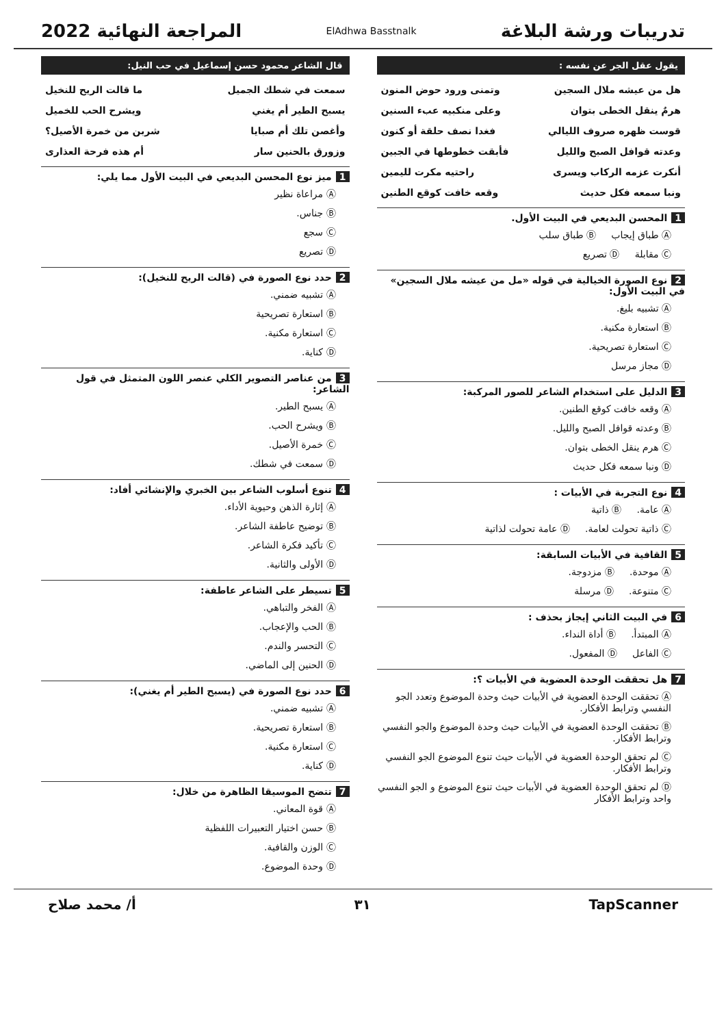تدريبات ورشة البلاغة
ElAdhwa Basstnalk
المراجعة النهائية 2022
يقول عقل الجر عن نفسه :
هل من عيشه ملال السجين وتمنى ورود حوض المنون
هرمٌ ينقل الخطى بتوان وعلى منكبيه عبء السنين
قوست ظهره صروف الليالي فغدا نصف حلقة أو كنون
وعدته قوافل الصبح والليل فأبقت خطوطها في الجبين
أنكرت عزمه الركاب ويسرى راحتيه مكرت لليمين
ونبا سمعه فكل حديث وقعه خافت كوقع الطنين
1 المحسن البديعي في البيت الأول.
Ⓐ طباق إيجاب Ⓑ طباق سلب
Ⓒ مقابلة Ⓓ تصريع
2 نوع الصورة الخيالية في قوله «مل من عيشه ملال السجين» في البيت الأول:
Ⓐ تشبيه بليغ.
Ⓑ استعارة مكنية.
Ⓒ استعارة تصريحية.
Ⓓ مجاز مرسل
3 الدليل على استخدام الشاعر للصور المركبة:
Ⓐ وقعه خافت كوقع الطنين.
Ⓑ وعدته قوافل الصبح والليل.
Ⓒ هرم ينقل الخطى بتوان.
Ⓓ ونبا سمعه فكل حديث
4 نوع التجربة في الأبيات :
Ⓐ عامة. Ⓑ ذاتية
Ⓒ ذاتية تحولت لعامة. Ⓓ عامة تحولت لذاتية
5 القافية في الأبيات السابقة:
Ⓐ موحدة. Ⓑ مزدوجة.
Ⓒ متنوعة. Ⓓ مرسلة
6 في البيت الثاني إيجاز بحذف :
Ⓐ المبتدأ. Ⓑ أداة النداء.
Ⓒ الفاعل Ⓓ المفعول.
7 هل تحققت الوحدة العضوية في الأبيات ؟:
Ⓐ تحققت الوحدة العضوية في الأبيات حيث وحدة الموضوع وتعدد الجو النفسي وترابط الأفكار.
Ⓑ تحققت الوحدة العضوية في الأبيات حيث وحدة الموضوع والجو النفسي وترابط الأفكار.
Ⓒ لم تحقق الوحدة العضوية في الأبيات حيث تنوع الموضوع الجو النفسي وترابط الأفكار.
Ⓓ لم تحقق الوحدة العضوية في الأبيات حيث تنوع الموضوع و الجو النفسي واحد وترابط الأفكار
قال الشاعر محمود حسن إسماعيل في حب النيل:
سمعت في شطك الجميل ما قالت الريح للنخيل
يسبح الطير أم يغني ويشرح الحب للخميل
وأغصن تلك أم صبايا شربن من خمرة الأصيل؟
وزورق بالحنين سار أم هذه فرحة العذارى
1 ميز نوع المحسن البديعي في البيت الأول مما يلي:
Ⓐ مراعاة نظير
Ⓑ جناس.
Ⓒ سجع
Ⓓ تصريع
2 حدد نوع الصورة في (قالت الريح للنخيل):
Ⓐ تشبيه ضمني.
Ⓑ استعارة تصريحية
Ⓒ استعارة مكنية.
Ⓓ كناية.
3 من عناصر التصوير الكلي عنصر اللون المتمثل في قول الشاعر:
Ⓐ يسبح الطير.
Ⓑ ويشرح الحب.
Ⓒ خمرة الأصيل.
Ⓓ سمعت في شطك.
4 تنوع أسلوب الشاعر بين الخبري والإنشائي أفاد:
Ⓐ إثارة الذهن وحيوية الأداء.
Ⓑ توضيح عاطفة الشاعر.
Ⓒ تأكيد فكرة الشاعر.
Ⓓ الأولى والثانية.
5 تسيطر على الشاعر عاطفة:
Ⓐ الفخر والتباهي.
Ⓑ الحب والإعجاب.
Ⓒ التحسر والندم.
Ⓓ الحنين إلى الماضي.
6 حدد نوع الصورة في (يسبح الطير أم يغني):
Ⓐ تشبيه ضمني.
Ⓑ استعارة تصريحية.
Ⓒ استعارة مكنية.
Ⓓ كناية.
7 تتضح الموسيقا الظاهرة من خلال:
Ⓐ قوة المعاني.
Ⓑ حسن اختيار التعبيرات اللفظية
Ⓒ الوزن والقافية.
Ⓓ وحدة الموضوع.
TapScanner ٣١ أ/ محمد صلاح